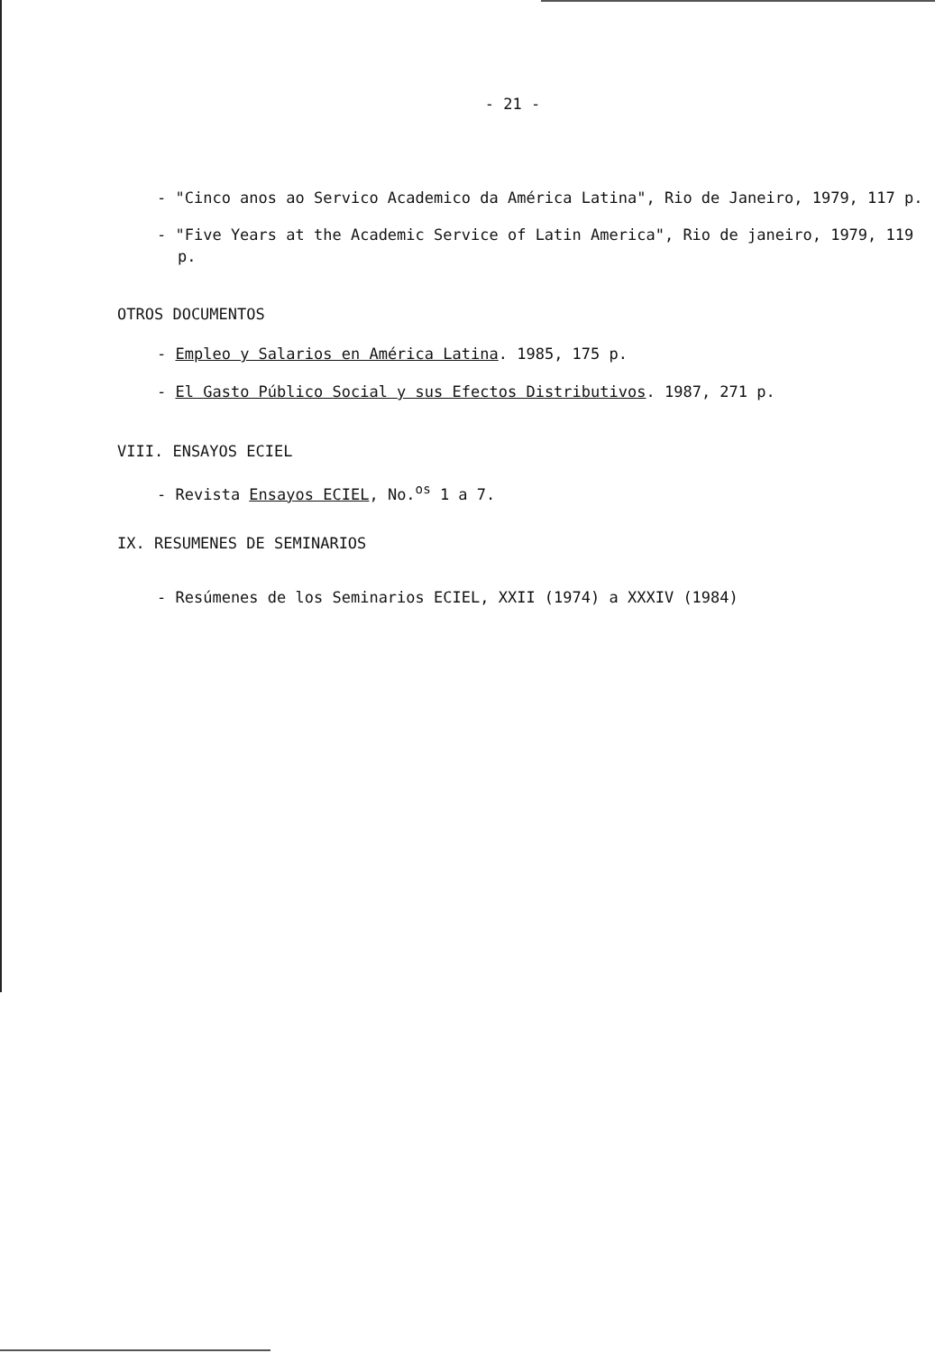- 21 -
- "Cinco anos ao Servico Academico da América Latina", Rio de Janeiro, 1979, 117 p.
- "Five Years at the Academic Service of Latin America", Rio de janeiro, 1979, 119 p.
OTROS DOCUMENTOS
- Empleo y Salarios en América Latina. 1985, 175 p.
- El Gasto Público Social y sus Efectos Distributivos. 1987, 271 p.
VIII. ENSAYOS ECIEL
- Revista Ensayos ECIEL, No.<sup>os</sup> 1 a 7.
IX. RESUMENES DE SEMINARIOS
- Resúmenes de los Seminarios ECIEL, XXII (1974) a XXXIV (1984)